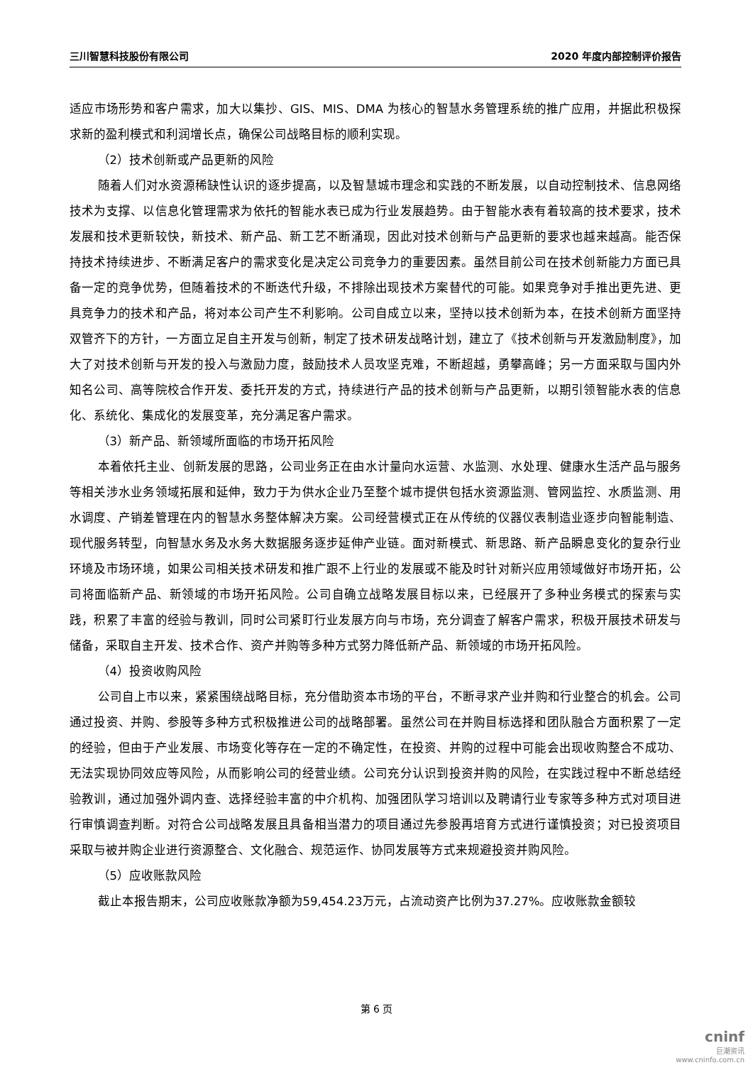三川智慧科技股份有限公司 2020 年度内部控制评价报告
适应市场形势和客户需求，加大以集抄、GIS、MIS、DMA 为核心的智慧水务管理系统的推广应用，并据此积极探求新的盈利模式和利润增长点，确保公司战略目标的顺利实现。
（2）技术创新或产品更新的风险
随着人们对水资源稀缺性认识的逐步提高，以及智慧城市理念和实践的不断发展，以自动控制技术、信息网络技术为支撑、以信息化管理需求为依托的智能水表已成为行业发展趋势。由于智能水表有着较高的技术要求，技术发展和技术更新较快，新技术、新产品、新工艺不断涌现，因此对技术创新与产品更新的要求也越来越高。能否保持技术持续进步、不断满足客户的需求变化是决定公司竞争力的重要因素。虽然目前公司在技术创新能力方面已具备一定的竞争优势，但随着技术的不断迭代升级，不排除出现技术方案替代的可能。如果竞争对手推出更先进、更具竞争力的技术和产品，将对本公司产生不利影响。公司自成立以来，坚持以技术创新为本，在技术创新方面坚持双管齐下的方针，一方面立足自主开发与创新，制定了技术研发战略计划，建立了《技术创新与开发激励制度》，加大了对技术创新与开发的投入与激励力度，鼓励技术人员攻坚克难，不断超越，勇攀高峰；另一方面采取与国内外知名公司、高等院校合作开发、委托开发的方式，持续进行产品的技术创新与产品更新，以期引领智能水表的信息化、系统化、集成化的发展变革，充分满足客户需求。
（3）新产品、新领域所面临的市场开拓风险
本着依托主业、创新发展的思路，公司业务正在由水计量向水运营、水监测、水处理、健康水生活产品与服务等相关涉水业务领域拓展和延伸，致力于为供水企业乃至整个城市提供包括水资源监测、管网监控、水质监测、用水调度、产销差管理在内的智慧水务整体解决方案。公司经营模式正在从传统的仪器仪表制造业逐步向智能制造、现代服务转型，向智慧水务及水务大数据服务逐步延伸产业链。面对新模式、新思路、新产品瞬息变化的复杂行业环境及市场环境，如果公司相关技术研发和推广跟不上行业的发展或不能及时针对新兴应用领域做好市场开拓，公司将面临新产品、新领域的市场开拓风险。公司自确立战略发展目标以来，已经展开了多种业务模式的探索与实践，积累了丰富的经验与教训，同时公司紧盯行业发展方向与市场，充分调查了解客户需求，积极开展技术研发与储备，采取自主开发、技术合作、资产并购等多种方式努力降低新产品、新领域的市场开拓风险。
（4）投资收购风险
公司自上市以来，紧紧围绕战略目标，充分借助资本市场的平台，不断寻求产业并购和行业整合的机会。公司通过投资、并购、参股等多种方式积极推进公司的战略部署。虽然公司在并购目标选择和团队融合方面积累了一定的经验，但由于产业发展、市场变化等存在一定的不确定性，在投资、并购的过程中可能会出现收购整合不成功、无法实现协同效应等风险，从而影响公司的经营业绩。公司充分认识到投资并购的风险，在实践过程中不断总结经验教训，通过加强外调内查、选择经验丰富的中介机构、加强团队学习培训以及聘请行业专家等多种方式对项目进行审慎调查判断。对符合公司战略发展且具备相当潜力的项目通过先参股再培育方式进行谨慎投资；对已投资项目采取与被并购企业进行资源整合、文化融合、规范运作、协同发展等方式来规避投资并购风险。
（5）应收账款风险
截止本报告期末，公司应收账款净额为59,454.23万元，占流动资产比例为37.27%。应收账款金额较
第 6 页
cninf
巨潮资讯
www.cninfo.com.cn